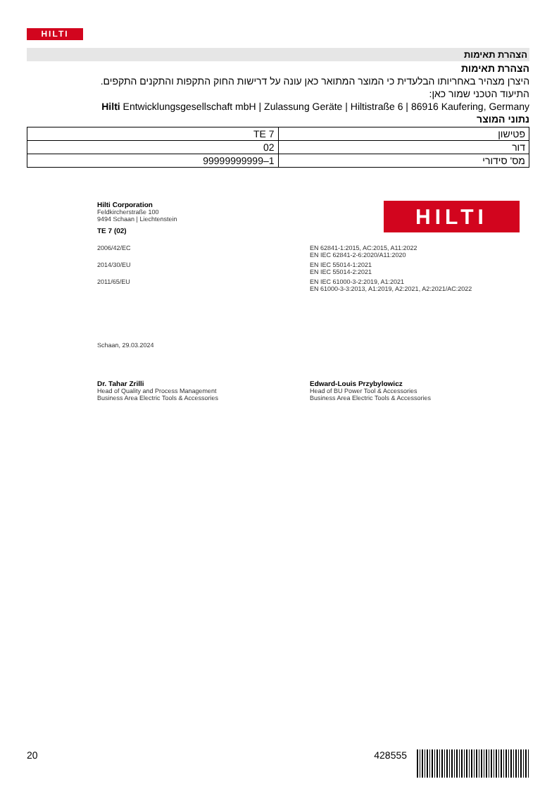HILTI
הצהרת תאימות
הצהרת תאימות
היצרן מצהיר באחריותו הבלעדית כי המוצר המתואר כאן עונה על דרישות החוק התקפות והתקנים התקפים.
התיעוד הטכני שמור כאן:
Hilti Entwicklungsgesellschaft mbH | Zulassung Geräte | Hiltistraße 6 | 86916 Kaufering, Germany
נתוני המוצר
| פטישון | TE 7 |
| דור | 02 |
| מס' סידורי | 99999999999‎–1 |
HILTI
Hilti Corporation
Feldkircherstraße 100
9494 Schaan | Liechtenstein
TE 7 (02)
2006/42/EC EN 62841-1:2015, AC:2015, A11:2022
EN IEC 62841-2-6:2020/A11:2020
2014/30/EU EN IEC 55014-1:2021
EN IEC 55014-2:2021
2011/65/EU EN IEC 61000-3-2:2019, A1:2021
EN 61000-3-3:2013, A1:2019, A2:2021, A2:2021/AC:2022
Schaan, 29.03.2024
Dr. Tahar Zrilli
Head of Quality and Process Management
Business Area Electric Tools & Accessories
Edward-Louis Przybylowicz
Head of BU Power Tool & Accessories
Business Area Electric Tools & Accessories
20 428555